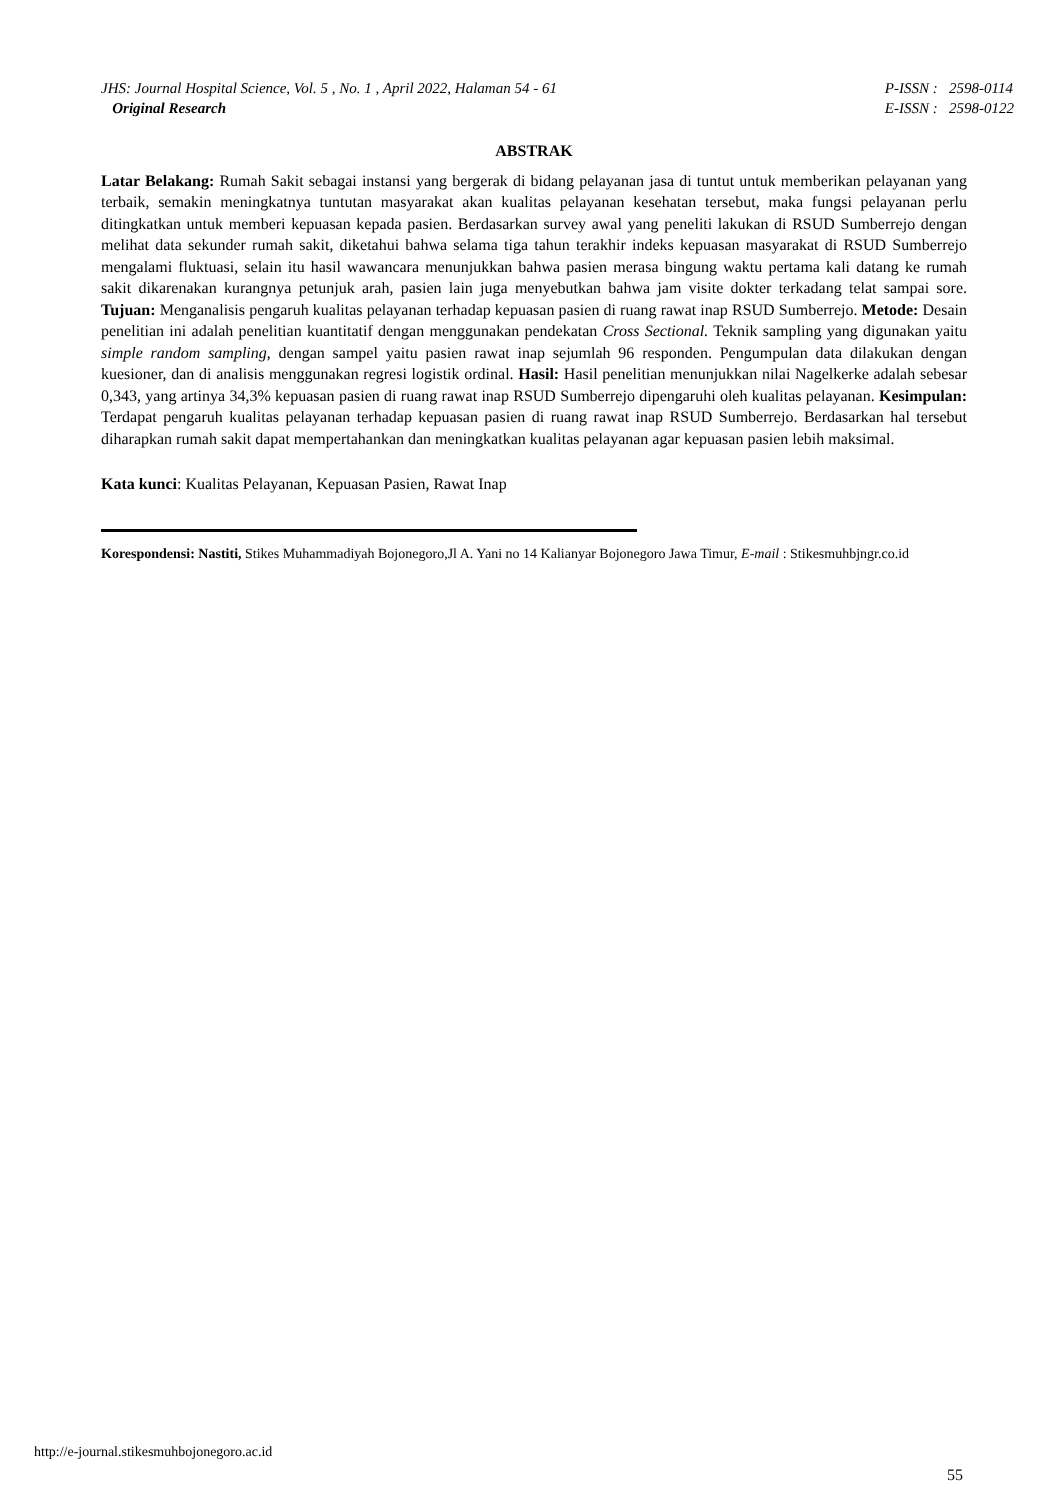JHS: Journal Hospital Science, Vol. 5 , No. 1 , April 2022, Halaman 54 - 61
Original Research
P-ISSN : 2598-0114
E-ISSN : 2598-0122
ABSTRAK
Latar Belakang: Rumah Sakit sebagai instansi yang bergerak di bidang pelayanan jasa di tuntut untuk memberikan pelayanan yang terbaik, semakin meningkatnya tuntutan masyarakat akan kualitas pelayanan kesehatan tersebut, maka fungsi pelayanan perlu ditingkatkan untuk memberi kepuasan kepada pasien. Berdasarkan survey awal yang peneliti lakukan di RSUD Sumberrejo dengan melihat data sekunder rumah sakit, diketahui bahwa selama tiga tahun terakhir indeks kepuasan masyarakat di RSUD Sumberrejo mengalami fluktuasi, selain itu hasil wawancara menunjukkan bahwa pasien merasa bingung waktu pertama kali datang ke rumah sakit dikarenakan kurangnya petunjuk arah, pasien lain juga menyebutkan bahwa jam visite dokter terkadang telat sampai sore. Tujuan: Menganalisis pengaruh kualitas pelayanan terhadap kepuasan pasien di ruang rawat inap RSUD Sumberrejo. Metode: Desain penelitian ini adalah penelitian kuantitatif dengan menggunakan pendekatan Cross Sectional. Teknik sampling yang digunakan yaitu simple random sampling, dengan sampel yaitu pasien rawat inap sejumlah 96 responden. Pengumpulan data dilakukan dengan kuesioner, dan di analisis menggunakan regresi logistik ordinal. Hasil: Hasil penelitian menunjukkan nilai Nagelkerke adalah sebesar 0,343, yang artinya 34,3% kepuasan pasien di ruang rawat inap RSUD Sumberrejo dipengaruhi oleh kualitas pelayanan. Kesimpulan: Terdapat pengaruh kualitas pelayanan terhadap kepuasan pasien di ruang rawat inap RSUD Sumberrejo. Berdasarkan hal tersebut diharapkan rumah sakit dapat mempertahankan dan meningkatkan kualitas pelayanan agar kepuasan pasien lebih maksimal.
Kata kunci: Kualitas Pelayanan, Kepuasan Pasien, Rawat Inap
Korespondensi: Nastiti, Stikes Muhammadiyah Bojonegoro,Jl A. Yani no 14 Kalianyar Bojonegoro Jawa Timur, E-mail : Stikesmuhbjngr.co.id
http://e-journal.stikesmuhbojonegoro.ac.id
55